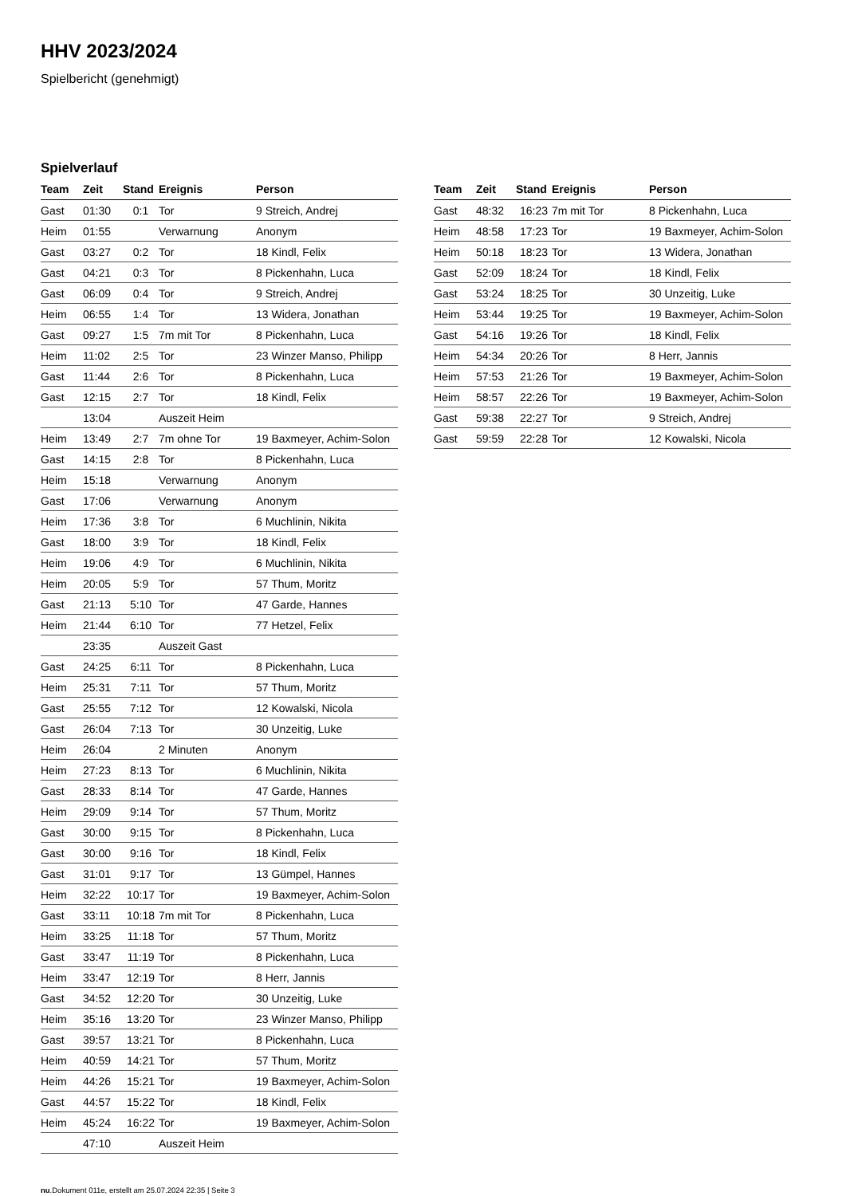HHV 2023/2024
Spielbericht (genehmigt)
Spielverlauf
| Team | Zeit | Stand | Ereignis | Person |
| --- | --- | --- | --- | --- |
| Gast | 01:30 | 0:1 | Tor | 9 Streich, Andrej |
| Heim | 01:55 | | Verwarnung | Anonym |
| Gast | 03:27 | 0:2 | Tor | 18 Kindl, Felix |
| Gast | 04:21 | 0:3 | Tor | 8 Pickenhahn, Luca |
| Gast | 06:09 | 0:4 | Tor | 9 Streich, Andrej |
| Heim | 06:55 | 1:4 | Tor | 13 Widera, Jonathan |
| Gast | 09:27 | 1:5 | 7m mit Tor | 8 Pickenhahn, Luca |
| Heim | 11:02 | 2:5 | Tor | 23 Winzer Manso, Philipp |
| Gast | 11:44 | 2:6 | Tor | 8 Pickenhahn, Luca |
| Gast | 12:15 | 2:7 | Tor | 18 Kindl, Felix |
| | 13:04 | | Auszeit Heim | |
| Heim | 13:49 | 2:7 | 7m ohne Tor | 19 Baxmeyer, Achim-Solon |
| Gast | 14:15 | 2:8 | Tor | 8 Pickenhahn, Luca |
| Heim | 15:18 | | Verwarnung | Anonym |
| Gast | 17:06 | | Verwarnung | Anonym |
| Heim | 17:36 | 3:8 | Tor | 6 Muchlinin, Nikita |
| Gast | 18:00 | 3:9 | Tor | 18 Kindl, Felix |
| Heim | 19:06 | 4:9 | Tor | 6 Muchlinin, Nikita |
| Heim | 20:05 | 5:9 | Tor | 57 Thum, Moritz |
| Gast | 21:13 | 5:10 | Tor | 47 Garde, Hannes |
| Heim | 21:44 | 6:10 | Tor | 77 Hetzel, Felix |
| | 23:35 | | Auszeit Gast | |
| Gast | 24:25 | 6:11 | Tor | 8 Pickenhahn, Luca |
| Heim | 25:31 | 7:11 | Tor | 57 Thum, Moritz |
| Gast | 25:55 | 7:12 | Tor | 12 Kowalski, Nicola |
| Gast | 26:04 | 7:13 | Tor | 30 Unzeitig, Luke |
| Heim | 26:04 | | 2 Minuten | Anonym |
| Heim | 27:23 | 8:13 | Tor | 6 Muchlinin, Nikita |
| Gast | 28:33 | 8:14 | Tor | 47 Garde, Hannes |
| Heim | 29:09 | 9:14 | Tor | 57 Thum, Moritz |
| Gast | 30:00 | 9:15 | Tor | 8 Pickenhahn, Luca |
| Gast | 30:00 | 9:16 | Tor | 18 Kindl, Felix |
| Gast | 31:01 | 9:17 | Tor | 13 Gümpel, Hannes |
| Heim | 32:22 | 10:17 | Tor | 19 Baxmeyer, Achim-Solon |
| Gast | 33:11 | 10:18 | 7m mit Tor | 8 Pickenhahn, Luca |
| Heim | 33:25 | 11:18 | Tor | 57 Thum, Moritz |
| Gast | 33:47 | 11:19 | Tor | 8 Pickenhahn, Luca |
| Heim | 33:47 | 12:19 | Tor | 8 Herr, Jannis |
| Gast | 34:52 | 12:20 | Tor | 30 Unzeitig, Luke |
| Heim | 35:16 | 13:20 | Tor | 23 Winzer Manso, Philipp |
| Gast | 39:57 | 13:21 | Tor | 8 Pickenhahn, Luca |
| Heim | 40:59 | 14:21 | Tor | 57 Thum, Moritz |
| Heim | 44:26 | 15:21 | Tor | 19 Baxmeyer, Achim-Solon |
| Gast | 44:57 | 15:22 | Tor | 18 Kindl, Felix |
| Heim | 45:24 | 16:22 | Tor | 19 Baxmeyer, Achim-Solon |
| | 47:10 | | Auszeit Heim | |
| Team | Zeit | Stand | Ereignis | Person |
| --- | --- | --- | --- | --- |
| Gast | 48:32 | 16:23 | 7m mit Tor | 8 Pickenhahn, Luca |
| Heim | 48:58 | 17:23 | Tor | 19 Baxmeyer, Achim-Solon |
| Heim | 50:18 | 18:23 | Tor | 13 Widera, Jonathan |
| Gast | 52:09 | 18:24 | Tor | 18 Kindl, Felix |
| Gast | 53:24 | 18:25 | Tor | 30 Unzeitig, Luke |
| Heim | 53:44 | 19:25 | Tor | 19 Baxmeyer, Achim-Solon |
| Gast | 54:16 | 19:26 | Tor | 18 Kindl, Felix |
| Heim | 54:34 | 20:26 | Tor | 8 Herr, Jannis |
| Heim | 57:53 | 21:26 | Tor | 19 Baxmeyer, Achim-Solon |
| Heim | 58:57 | 22:26 | Tor | 19 Baxmeyer, Achim-Solon |
| Gast | 59:38 | 22:27 | Tor | 9 Streich, Andrej |
| Gast | 59:59 | 22:28 | Tor | 12 Kowalski, Nicola |
nu.Dokument 011e, erstellt am 25.07.2024 22:35 | Seite 3